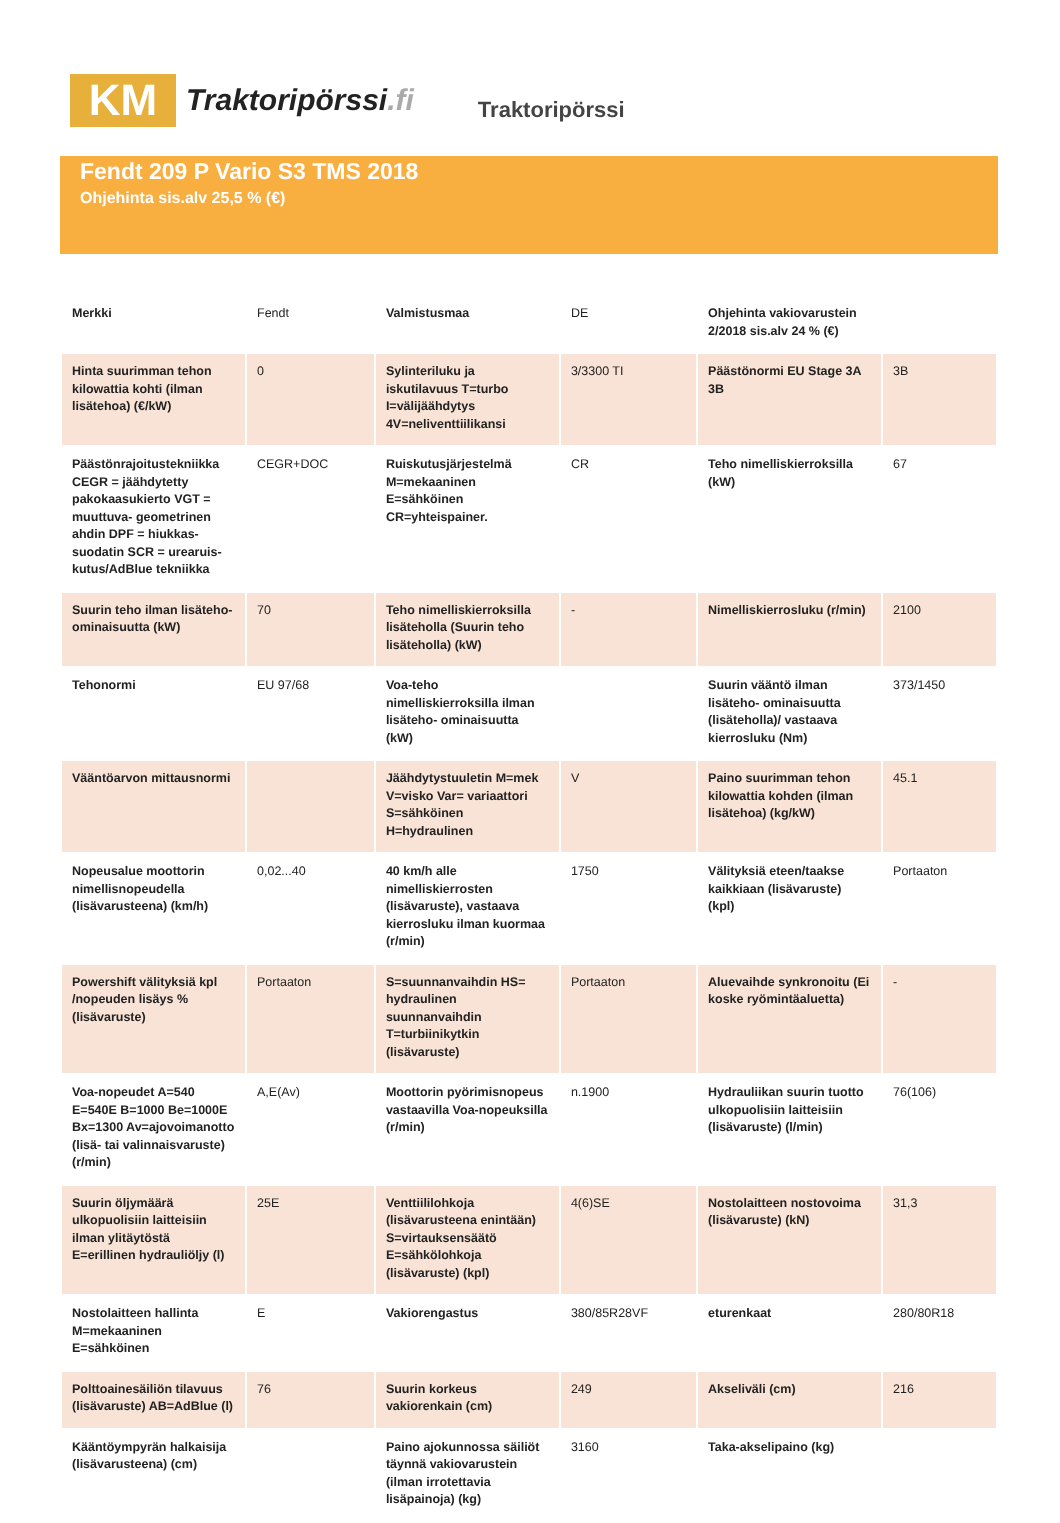KM
Traktoripörssi.fi
Traktoripörssi
Fendt 209 P Vario S3 TMS 2018
Ohjehinta sis.alv 25,5 % (€)
| Merkki | Fendt | Valmistusmaa | DE | Ohjehinta vakiovarustein 2/2018 sis.alv 24 % (€) | |
| Hinta suurimman tehon kilowattia kohti (ilman lisätehoa) (€/kW) | 0 | Sylinteriluku ja iskutilavuus T=turbo I=välijäähdytys 4V=neliventtiilikansi | 3/3300 TI | Päästönormi EU Stage 3A 3B | 3B |
| Päästönrajoitustekniikka CEGR = jäähdytetty pakokaasukierto VGT = muuttuva- geometrinen ahdin DPF = hiukkas- suodatin SCR = urearuis- kutus/AdBlue tekniikka | CEGR+DOC | Ruiskutusjärjestelmä M=mekaaninen E=sähköinen CR=yhteispainer. | CR | Teho nimelliskierroksilla (kW) | 67 |
| Suurin teho ilman lisäteho- ominaisuutta (kW) | 70 | Teho nimelliskierroksilla lisäteholla (Suurin teho lisäteholla) (kW) | - | Nimelliskierrosluku (r/min) | 2100 |
| Tehonormi | EU 97/68 | Voa-teho nimelliskierroksilla ilman lisäteho- ominaisuutta (kW) | | Suurin vääntö ilman lisäteho- ominaisuutta (lisäteholla)/ vastaava kierrosluku (Nm) | 373/1450 |
| Vääntöarvon mittausnormi | | Jäähdytystuuletin M=mek V=visko Var= variaattori S=sähköinen H=hydraulinen | V | Paino suurimman tehon kilowattia kohden (ilman lisätehoa) (kg/kW) | 45.1 |
| Nopeusalue moottorin nimellisnopeudella (lisävarusteena) (km/h) | 0,02...40 | 40 km/h alle nimelliskierrosten (lisävaruste), vastaava kierrosluku ilman kuormaa (r/min) | 1750 | Välityksiä eteen/taakse kaikkiaan (lisävaruste) (kpl) | Portaaton |
| Powershift välityksiä kpl /nopeuden lisäys % (lisävaruste) | Portaaton | S=suunnanvaihdin HS= hydraulinen suunnanvaihdin T=turbiinikytkin (lisävaruste) | Portaaton | Aluevaihde synkronoitu (Ei koske ryömintäaluetta) | - |
| Voa-nopeudet A=540 E=540E B=1000 Be=1000E Bx=1300 Av=ajovoimanotto (lisä- tai valinnaisvaruste) (r/min) | A,E(Av) | Moottorin pyörimisnopeus vastaavilla Voa-nopeuksilla (r/min) | n.1900 | Hydrauliikan suurin tuotto ulkopuolisiin laitteisiin (lisävaruste) (l/min) | 76(106) |
| Suurin öljymäärä ulkopuolisiin laitteisiin ilman ylitäytöstä E=erillinen hydrauliöljy (l) | 25E | Venttiililohkoja (lisävarusteena enintään) S=virtauksensäätö E=sähkölohkoja (lisävaruste) (kpl) | 4(6)SE | Nostolaitteen nostovoima (lisävaruste) (kN) | 31,3 |
| Nostolaitteen hallinta M=mekaaninen E=sähköinen | E | Vakiorengastus | 380/85R28VF | eturenkaat | 280/80R18 |
| Polttoainesäiliön tilavuus (lisävaruste) AB=AdBlue (l) | 76 | Suurin korkeus vakiorenkain (cm) | 249 | Akseliväli (cm) | 216 |
| Kääntöympyrän halkaisija (lisävarusteena) (cm) | | Paino ajokunnossa säiliöt täynnä vakiovarustein (ilman irrotettavia lisäpainoja) (kg) | 3160 | Taka-akselipaino (kg) | |